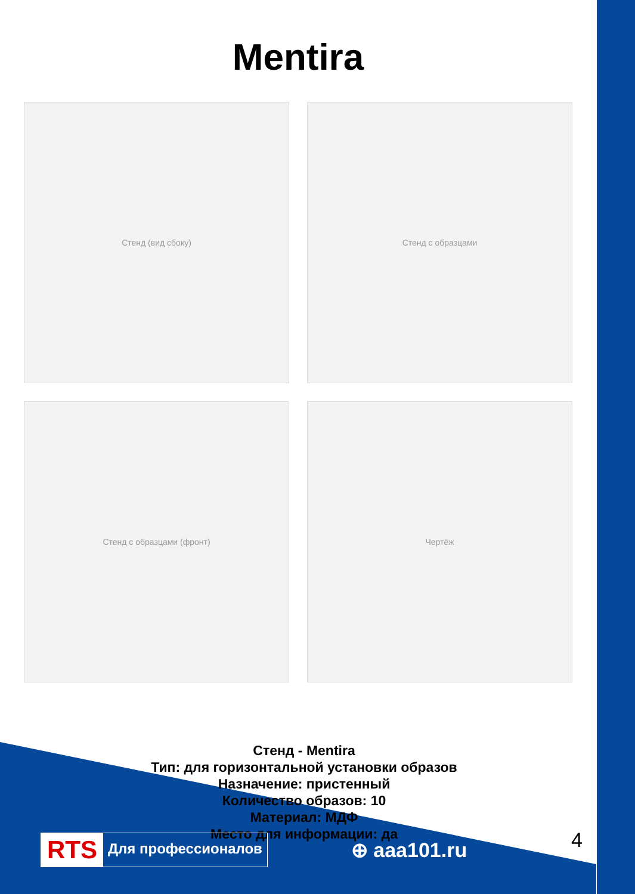Mentira
Стенд (вид сбоку)
Стенд с образцами
Стенд с образцами (фронт)
Чертёж
Стенд - Mentira
Тип: для горизонтальной установки образов
Назначение: пристенный
Количество образов: 10
Материал: МДФ
Место для информации: да
RTS Для профессионалов
⊕ aaa101.ru
4